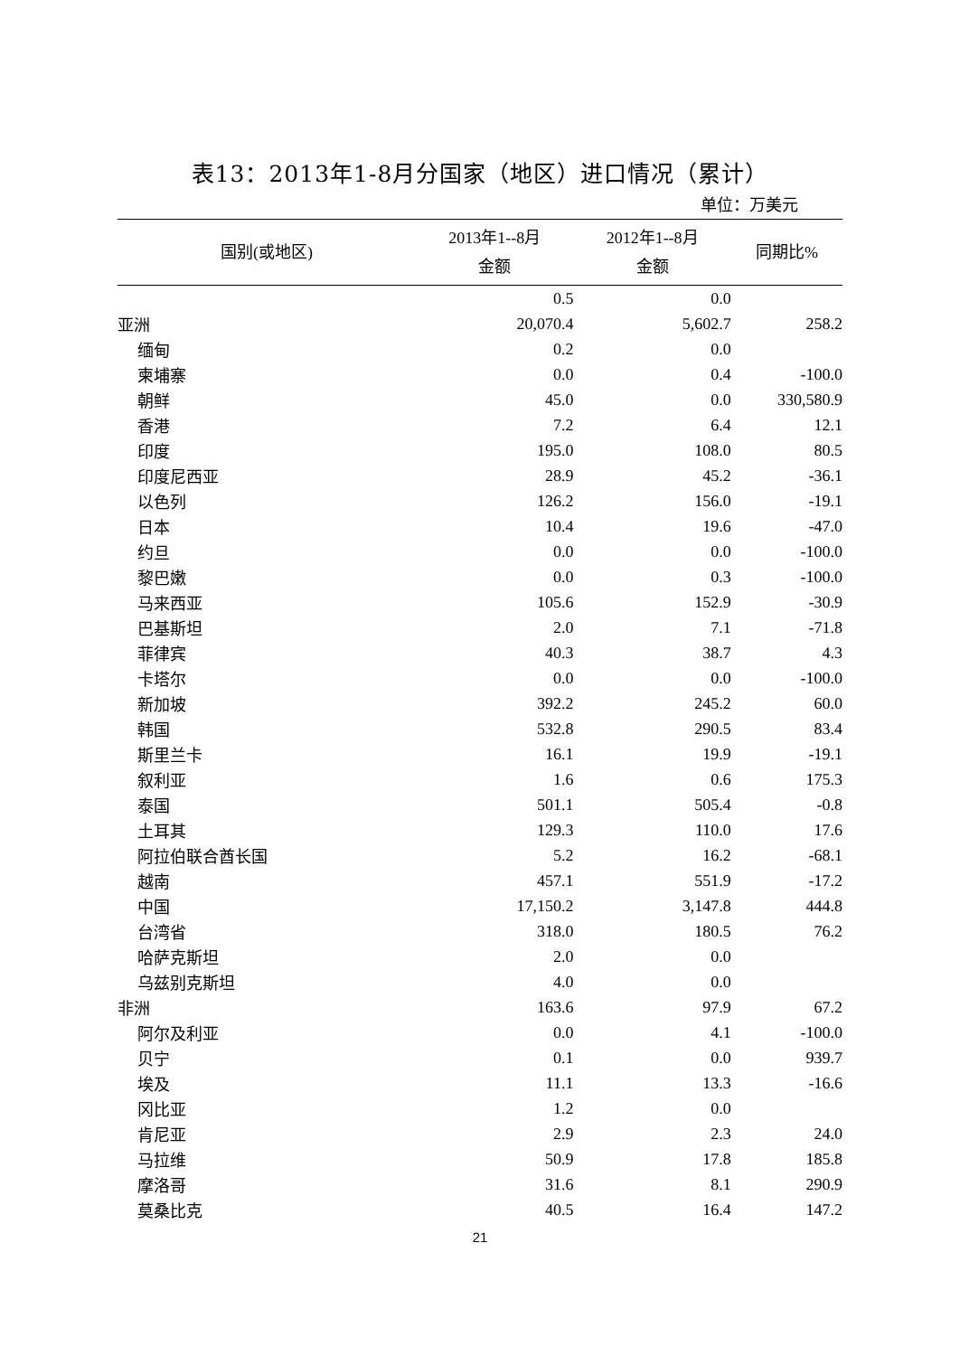表13：2013年1-8月分国家（地区）进口情况（累计）
单位：万美元
| 国别(或地区) | 2013年1--8月 金额 | 2012年1--8月 金额 | 同期比% |
| --- | --- | --- | --- |
| | 0.5 | 0.0 | |
| 亚洲 | 20,070.4 | 5,602.7 | 258.2 |
| 缅甸 | 0.2 | 0.0 | |
| 柬埔寨 | 0.0 | 0.4 | -100.0 |
| 朝鲜 | 45.0 | 0.0 | 330,580.9 |
| 香港 | 7.2 | 6.4 | 12.1 |
| 印度 | 195.0 | 108.0 | 80.5 |
| 印度尼西亚 | 28.9 | 45.2 | -36.1 |
| 以色列 | 126.2 | 156.0 | -19.1 |
| 日本 | 10.4 | 19.6 | -47.0 |
| 约旦 | 0.0 | 0.0 | -100.0 |
| 黎巴嫩 | 0.0 | 0.3 | -100.0 |
| 马来西亚 | 105.6 | 152.9 | -30.9 |
| 巴基斯坦 | 2.0 | 7.1 | -71.8 |
| 菲律宾 | 40.3 | 38.7 | 4.3 |
| 卡塔尔 | 0.0 | 0.0 | -100.0 |
| 新加坡 | 392.2 | 245.2 | 60.0 |
| 韩国 | 532.8 | 290.5 | 83.4 |
| 斯里兰卡 | 16.1 | 19.9 | -19.1 |
| 叙利亚 | 1.6 | 0.6 | 175.3 |
| 泰国 | 501.1 | 505.4 | -0.8 |
| 土耳其 | 129.3 | 110.0 | 17.6 |
| 阿拉伯联合酋长国 | 5.2 | 16.2 | -68.1 |
| 越南 | 457.1 | 551.9 | -17.2 |
| 中国 | 17,150.2 | 3,147.8 | 444.8 |
| 台湾省 | 318.0 | 180.5 | 76.2 |
| 哈萨克斯坦 | 2.0 | 0.0 | |
| 乌兹别克斯坦 | 4.0 | 0.0 | |
| 非洲 | 163.6 | 97.9 | 67.2 |
| 阿尔及利亚 | 0.0 | 4.1 | -100.0 |
| 贝宁 | 0.1 | 0.0 | 939.7 |
| 埃及 | 11.1 | 13.3 | -16.6 |
| 冈比亚 | 1.2 | 0.0 | |
| 肯尼亚 | 2.9 | 2.3 | 24.0 |
| 马拉维 | 50.9 | 17.8 | 185.8 |
| 摩洛哥 | 31.6 | 8.1 | 290.9 |
| 莫桑比克 | 40.5 | 16.4 | 147.2 |
21